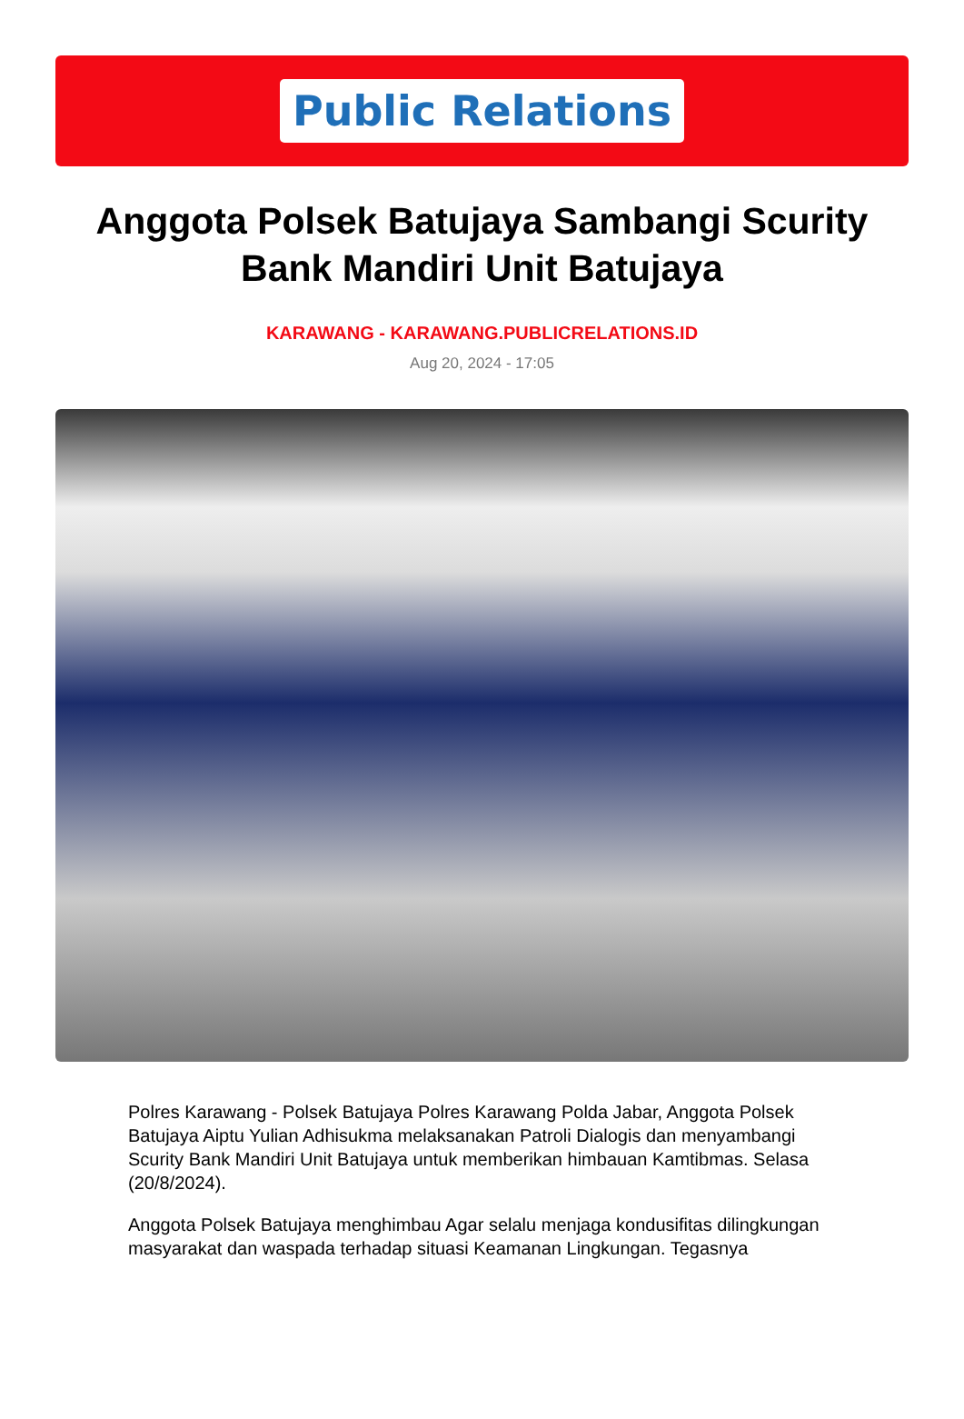Public Relations
Anggota Polsek Batujaya Sambangi Scurity Bank Mandiri Unit Batujaya
KARAWANG - KARAWANG.PUBLICRELATIONS.ID
Aug 20, 2024 - 17:05
Polres Karawang - Polsek Batujaya Polres Karawang Polda Jabar, Anggota Polsek Batujaya Aiptu Yulian Adhisukma melaksanakan Patroli Dialogis dan menyambangi Scurity Bank Mandiri Unit Batujaya untuk memberikan himbauan Kamtibmas. Selasa (20/8/2024).
Anggota Polsek Batujaya menghimbau Agar selalu menjaga kondusifitas dilingkungan masyarakat dan waspada terhadap situasi Keamanan Lingkungan. Tegasnya